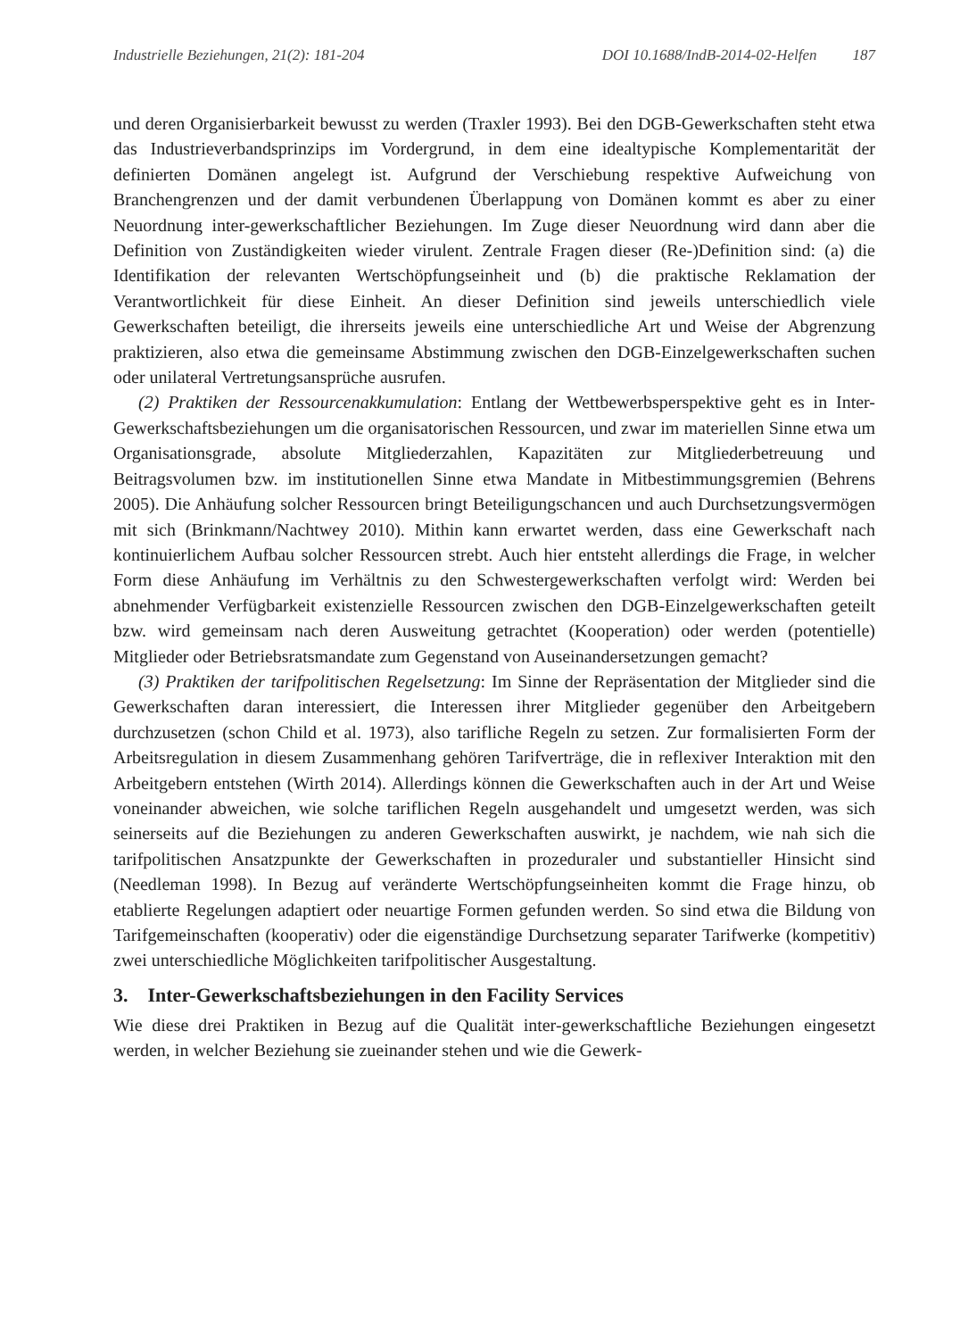Industrielle Beziehungen, 21(2): 181-204 DOI 10.1688/IndB-2014-02-Helfen 187
und deren Organisierbarkeit bewusst zu werden (Traxler 1993). Bei den DGB-Gewerkschaften steht etwa das Industrieverbandsprinzips im Vordergrund, in dem eine idealtypische Komplementarität der definierten Domänen angelegt ist. Aufgrund der Verschiebung respektive Aufweichung von Branchengrenzen und der damit verbundenen Überlappung von Domänen kommt es aber zu einer Neuordnung inter-gewerkschaftlicher Beziehungen. Im Zuge dieser Neuordnung wird dann aber die Definition von Zuständigkeiten wieder virulent. Zentrale Fragen dieser (Re-)Definition sind: (a) die Identifikation der relevanten Wertschöpfungseinheit und (b) die praktische Reklamation der Verantwortlichkeit für diese Einheit. An dieser Definition sind jeweils unterschiedlich viele Gewerkschaften beteiligt, die ihrerseits jeweils eine unterschiedliche Art und Weise der Abgrenzung praktizieren, also etwa die gemeinsame Abstimmung zwischen den DGB-Einzelgewerkschaften suchen oder unilateral Vertretungsansprüche ausrufen.
(2) Praktiken der Ressourcenakkumulation: Entlang der Wettbewerbsperspektive geht es in Inter-Gewerkschaftsbeziehungen um die organisatorischen Ressourcen, und zwar im materiellen Sinne etwa um Organisationsgrade, absolute Mitgliederzahlen, Kapazitäten zur Mitgliederbetreuung und Beitragsvolumen bzw. im institutionellen Sinne etwa Mandate in Mitbestimmungsgremien (Behrens 2005). Die Anhäufung solcher Ressourcen bringt Beteiligungschancen und auch Durchsetzungsvermögen mit sich (Brinkmann/Nachtwey 2010). Mithin kann erwartet werden, dass eine Gewerkschaft nach kontinuierlichem Aufbau solcher Ressourcen strebt. Auch hier entsteht allerdings die Frage, in welcher Form diese Anhäufung im Verhältnis zu den Schwestergewerkschaften verfolgt wird: Werden bei abnehmender Verfügbarkeit existenzielle Ressourcen zwischen den DGB-Einzelgewerkschaften geteilt bzw. wird gemeinsam nach deren Ausweitung getrachtet (Kooperation) oder werden (potentielle) Mitglieder oder Betriebsratsmandate zum Gegenstand von Auseinandersetzungen gemacht?
(3) Praktiken der tarifpolitischen Regelsetzung: Im Sinne der Repräsentation der Mitglieder sind die Gewerkschaften daran interessiert, die Interessen ihrer Mitglieder gegenüber den Arbeitgebern durchzusetzen (schon Child et al. 1973), also tarifliche Regeln zu setzen. Zur formalisierten Form der Arbeitsregulation in diesem Zusammenhang gehören Tarifverträge, die in reflexiver Interaktion mit den Arbeitgebern entstehen (Wirth 2014). Allerdings können die Gewerkschaften auch in der Art und Weise voneinander abweichen, wie solche tariflichen Regeln ausgehandelt und umgesetzt werden, was sich seinerseits auf die Beziehungen zu anderen Gewerkschaften auswirkt, je nachdem, wie nah sich die tarifpolitischen Ansatzpunkte der Gewerkschaften in prozeduraler und substantieller Hinsicht sind (Needleman 1998). In Bezug auf veränderte Wertschöpfungseinheiten kommt die Frage hinzu, ob etablierte Regelungen adaptiert oder neuartige Formen gefunden werden. So sind etwa die Bildung von Tarifgemeinschaften (kooperativ) oder die eigenständige Durchsetzung separater Tarifwerke (kompetitiv) zwei unterschiedliche Möglichkeiten tarifpolitischer Ausgestaltung.
3. Inter-Gewerkschaftsbeziehungen in den Facility Services
Wie diese drei Praktiken in Bezug auf die Qualität inter-gewerkschaftliche Beziehungen eingesetzt werden, in welcher Beziehung sie zueinander stehen und wie die Gewerk-